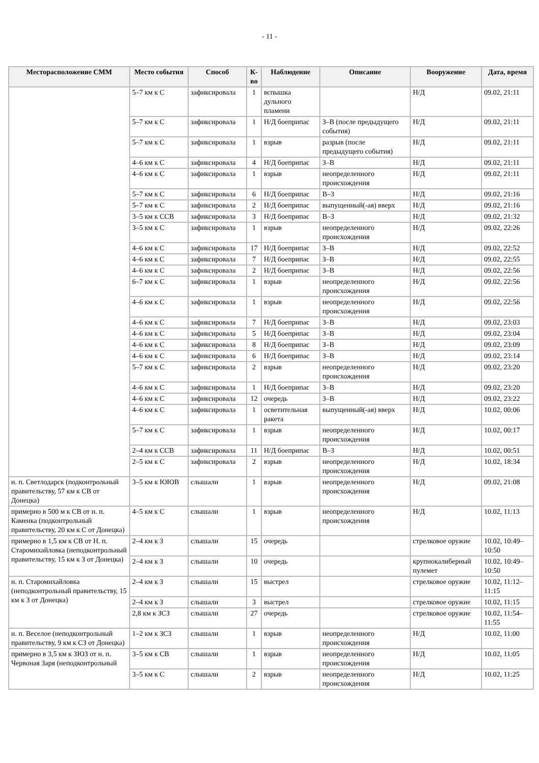- 11 -
| Месторасположение СММ | Место события | Способ | К-во | Наблюдение | Описание | Вооружение | Дата, время |
| --- | --- | --- | --- | --- | --- | --- | --- |
| | 5–7 км к С | зафиксировала | 1 | вспышка дульного пламени | | Н/Д | 09.02, 21:11 |
| | 5–7 км к С | зафиксировала | 1 | Н/Д боеприпас | З–В (после предыдущего события) | Н/Д | 09.02, 21:11 |
| | 5–7 км к С | зафиксировала | 1 | взрыв | разрыв (после предыдущего события) | Н/Д | 09.02, 21:11 |
| | 4–6 км к С | зафиксировала | 4 | Н/Д боеприпас | З–В | Н/Д | 09.02, 21:11 |
| | 4–6 км к С | зафиксировала | 1 | взрыв | неопределенного происхождения | Н/Д | 09.02, 21:11 |
| | 5–7 км к С | зафиксировала | 6 | Н/Д боеприпас | В–З | Н/Д | 09.02, 21:16 |
| | 5–7 км к С | зафиксировала | 2 | Н/Д боеприпас | выпущенный(-ая) вверх | Н/Д | 09.02, 21:16 |
| | 3–5 км к ССВ | зафиксировала | 3 | Н/Д боеприпас | В–З | Н/Д | 09.02, 21:32 |
| | 3–5 км к С | зафиксировала | 1 | взрыв | неопределенного происхождения | Н/Д | 09.02, 22:26 |
| | 4–6 км к С | зафиксировала | 17 | Н/Д боеприпас | З–В | Н/Д | 09.02, 22:52 |
| | 4–6 км к С | зафиксировала | 7 | Н/Д боеприпас | З–В | Н/Д | 09.02, 22:55 |
| | 4–6 км к С | зафиксировала | 2 | Н/Д боеприпас | З–В | Н/Д | 09.02, 22:56 |
| | 6–7 км к С | зафиксировала | 1 | взрыв | неопределенного происхождения | Н/Д | 09.02, 22:56 |
| | 4–6 км к С | зафиксировала | 1 | взрыв | неопределенного происхождения | Н/Д | 09.02, 22:56 |
| | 4–6 км к С | зафиксировала | 7 | Н/Д боеприпас | З–В | Н/Д | 09.02, 23:03 |
| | 4–6 км к С | зафиксировала | 5 | Н/Д боеприпас | З–В | Н/Д | 09.02, 23:04 |
| | 4–6 км к С | зафиксировала | 8 | Н/Д боеприпас | З–В | Н/Д | 09.02, 23:09 |
| | 4–6 км к С | зафиксировала | 6 | Н/Д боеприпас | З–В | Н/Д | 09.02, 23:14 |
| | 5–7 км к С | зафиксировала | 2 | взрыв | неопределенного происхождения | Н/Д | 09.02, 23:20 |
| | 4–6 км к С | зафиксировала | 1 | Н/Д боеприпас | З–В | Н/Д | 09.02, 23:20 |
| | 4–6 км к С | зафиксировала | 12 | очередь | З–В | Н/Д | 09.02, 23:22 |
| | 4–6 км к С | зафиксировала | 1 | осветительная ракета | выпущенный(-ая) вверх | Н/Д | 10.02, 00:06 |
| | 5–7 км к С | зафиксировала | 1 | взрыв | неопределенного происхождения | Н/Д | 10.02, 00:17 |
| | 2–4 км к ССВ | зафиксировала | 11 | Н/Д боеприпас | В–З | Н/Д | 10.02, 00:51 |
| | 2–5 км к С | зафиксировала | 2 | взрыв | неопределенного происхождения | Н/Д | 10.02, 18:34 |
| н. п. Светлодарск (подконтрольный правительству, 57 км к СВ от Донецка) | 3–5 км к ЮЮВ | слышали | 1 | взрыв | неопределенного происхождения | Н/Д | 09.02, 21:08 |
| примерно в 500 м к СВ от н. п. Каменка (подконтрольный правительству, 20 км к С от Донецка) | 4–5 км к С | слышали | 1 | взрыв | неопределенного происхождения | Н/Д | 10.02, 11:13 |
| примерно в 1,5 км к СВ от Н. п. Старомихайловка (неподконтрольный правительству, 15 км к З от Донецка) | 2–4 км к З | слышали | 15 | очередь | | стрелковое оружие | 10.02, 10:49–10:50 |
| | 2–4 км к З | слышали | 10 | очередь | | крупнокалиберный пулемет | 10.02, 10:49–10:50 |
| н. п. Старомихайловка (неподконтрольный правительству, 15 км к З от Донецка) | 2–4 км к З | слышали | 15 | выстрел | | стрелковое оружие | 10.02, 11:12–11:15 |
| | 2–4 км к З | слышали | 3 | выстрел | | стрелковое оружие | 10.02, 11:15 |
| | 2,8 км к ЗСЗ | слышали | 27 | очередь | | стрелковое оружие | 10.02, 11:54–11:55 |
| н. п. Веселое (неподконтрольный правительству, 9 км к СЗ от Донецка) | 1–2 км к ЗСЗ | слышали | 1 | взрыв | неопределенного происхождения | Н/Д | 10.02, 11:00 |
| примерно в 3,5 км к ЗЮЗ от н. п. Червоная Заря (неподконтрольный | 3–5 км к СВ | слышали | 1 | взрыв | неопределенного происхождения | Н/Д | 10.02, 11:05 |
| | 3–5 км к С | слышали | 2 | взрыв | неопределенного происхождения | Н/Д | 10.02, 11:25 |